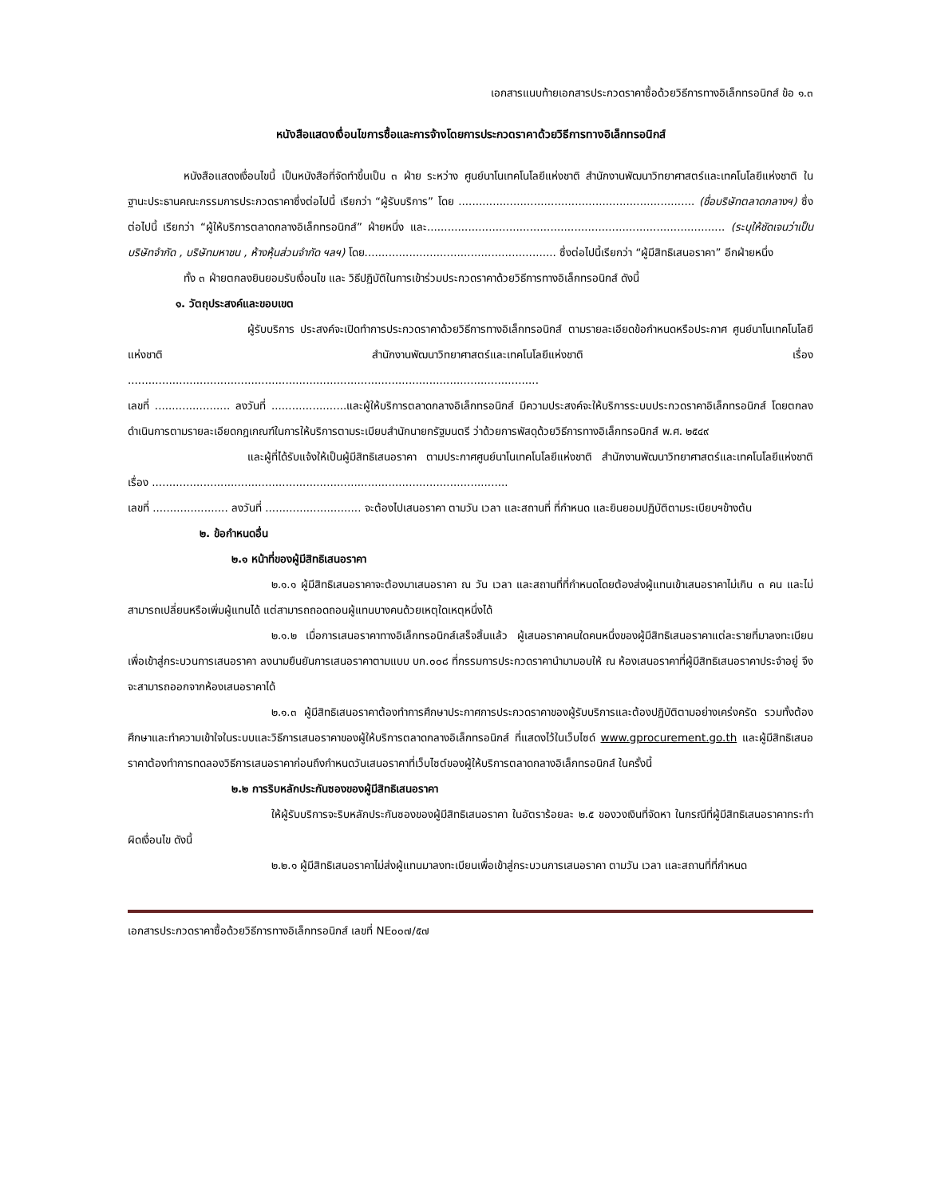เอกสารแนบท้ายเอกสารประกวดราคาซื้อด้วยวิธีการทางอิเล็กทรอนิกส์ ข้อ ๑.๓
หนังสือแสดงเงื่อนไขการซื้อและการจ้างโดยการประกวดราคาด้วยวิธีการทางอิเล็กทรอนิกส์
หนังสือแสดงเงื่อนไขนี้ เป็นหนังสือที่จัดทำขึ้นเป็น ๓ ฝ่าย ระหว่าง ศูนย์นาโนเทคโนโลยีแห่งชาติ สำนักงานพัฒนาวิทยาศาสตร์และเทคโนโลยีแห่งชาติ ในฐานะประธานคณะกรรมการประกวดราคาซึ่งต่อไปนี้ เรียกว่า “ผู้รับบริการ” โดย ..................................................................... (ชื่อบริษัทตลาดกลางฯ) ซึ่งต่อไปนี้ เรียกว่า “ผู้ให้บริการตลาดกลางอิเล็กทรอนิกส์” ฝ่ายหนึ่ง และ....................................................................................... (ระบุให้ชัดเจนว่าเป็นบริษัทจำกัด , บริษัทมหาชน , ห้างหุ้นส่วนจำกัด ฯลฯ) โดย........................................................ ซึ่งต่อไปนี้เรียกว่า “ผู้มีสิทธิเสนอราคา” อีกฝ่ายหนึ่ง
ทั้ง ๓ ฝ่ายตกลงยินยอมรับเงื่อนไข และ วิธีปฏิบัติในการเข้าร่วมประกวดราคาด้วยวิธีการทางอิเล็กทรอนิกส์ ดังนี้
๑. วัตถุประสงค์และขอบเขต
ผู้รับบริการ ประสงค์จะเปิดทำการประกวดราคาด้วยวิธีการทางอิเล็กทรอนิกส์ ตามรายละเอียดข้อกำหนดหรือประกาศ ศูนย์นาโนเทคโนโลยีแห่งชาติ สำนักงานพัฒนาวิทยาศาสตร์และเทคโนโลยีแห่งชาติ เรื่อง ........................................................................................................................
เลขที่ ...................... ลงวันที่ ......................และผู้ให้บริการตลาดกลางอิเล็กทรอนิกส์ มีความประสงค์จะให้บริการระบบประกวดราคาอิเล็กทรอนิกส์ โดยตกลงดำเนินการตามรายละเอียดกฎเกณฑ์ในการให้บริการตามระเบียบสำนักนายกรัฐมนตรี ว่าด้วยการพัสดุด้วยวิธีการทางอิเล็กทรอนิกส์ พ.ศ. ๒๕๔๙
และผู้ที่ได้รับแจ้งให้เป็นผู้มีสิทธิเสนอราคา ตามประกาศศูนย์นาโนเทคโนโลยีแห่งชาติ สำนักงานพัฒนาวิทยาศาสตร์และเทคโนโลยีแห่งชาติ เรื่อง ........................................................................................................
เลขที่ ...................... ลงวันที่ ............................ จะต้องไปเสนอราคา ตามวัน เวลา และสถานที่ ที่กำหนด และยินยอมปฏิบัติตามระเบียบฯข้างต้น
๒. ข้อกำหนดอื่น
๒.๑ หน้าที่ของผู้มีสิทธิเสนอราคา
๒.๑.๑ ผู้มีสิทธิเสนอราคาจะต้องมาเสนอราคา ณ วัน เวลา และสถานที่ที่กำหนดโดยต้องส่งผู้แทนเข้าเสนอราคาไม่เกิน ๓ คน และไม่สามารถเปลี่ยนหรือเพิ่มผู้แทนได้ แต่สามารถถอดถอนผู้แทนบางคนด้วยเหตุใดเหตุหนึ่งได้
๒.๑.๒ เมื่อการเสนอราคาทางอิเล็กทรอนิกส์เสร็จสิ้นแล้ว ผู้เสนอราคาคนใดคนหนึ่งของผู้มีสิทธิเสนอราคาแต่ละรายที่มาลงทะเบียนเพื่อเข้าสู่กระบวนการเสนอราคา ลงนามยืนยันการเสนอราคาตามแบบ บก.๐๐๘ ที่กรรมการประกวดราคานำมามอบให้ ณ ห้องเสนอราคาที่ผู้มีสิทธิเสนอราคาประจำอยู่ จึงจะสามารถออกจากห้องเสนอราคาได้
๒.๑.๓ ผู้มีสิทธิเสนอราคาต้องทำการศึกษาประกาศการประกวดราคาของผู้รับบริการและต้องปฏิบัติตามอย่างเคร่งครัด รวมทั้งต้องศึกษาและทำความเข้าใจในระบบและวิธีการเสนอราคาของผู้ให้บริการตลาดกลางอิเล็กทรอนิกส์ ที่แสดงไว้ในเว็บไซด์ www.gprocurement.go.th และผู้มีสิทธิเสนอราคาต้องทำการทดลองวิธีการเสนอราคาก่อนถึงกำหนดวันเสนอราคาที่เว็บไซต์ของผู้ให้บริการตลาดกลางอิเล็กทรอนิกส์ ในครั้งนี้
๒.๒ การริบหลักประกันซองของผู้มีสิทธิเสนอราคา
ให้ผู้รับบริการจะริบหลักประกันซองของผู้มีสิทธิเสนอราคา ในอัตราร้อยละ ๒.๕ ของวงเงินที่จัดหา ในกรณีที่ผู้มีสิทธิเสนอราคากระทำผิดเงื่อนไข ดังนี้
๒.๒.๑ ผู้มีสิทธิเสนอราคาไม่ส่งผู้แทนมาลงทะเบียนเพื่อเข้าสู่กระบวนการเสนอราคา ตามวัน เวลา และสถานที่ที่กำหนด
เอกสารประกวดราคาซื้อด้วยวิธีการทางอิเล็กทรอนิกส์ เลขที่ NE๐๐๗/๕๗